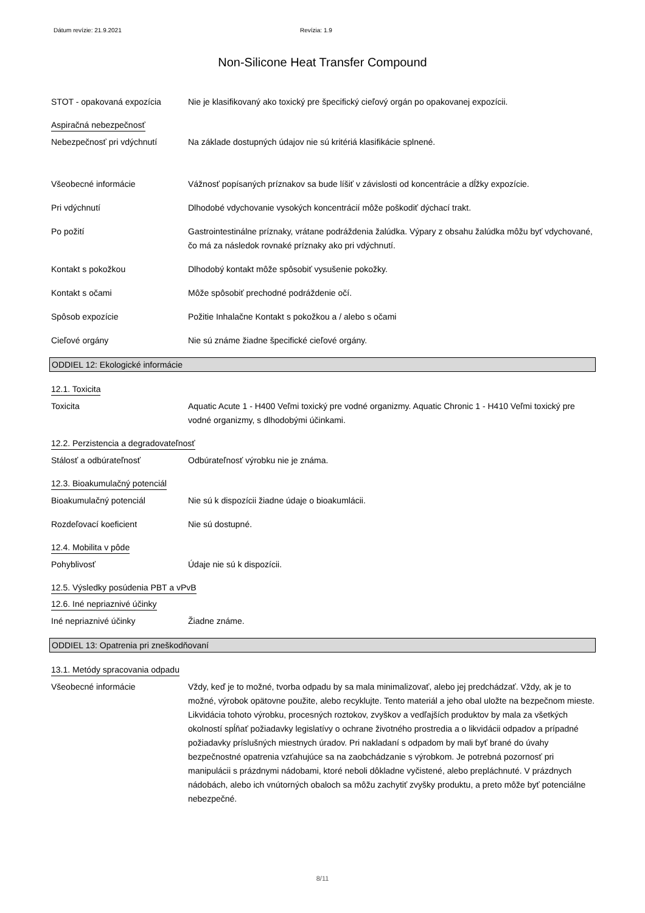Dátum revízie: 21.9.2021 Revízia: 1.9
Non-Silicone Heat Transfer Compound
STOT - opakovaná expozícia Nie je klasifikovaný ako toxický pre špecifický cieľový orgán po opakovanej expozícii.
Aspiračná nebezpečnosť
Nebezpečnosť pri vdýchnutí Na základe dostupných údajov nie sú kritériá klasifikácie splnené.
Všeobecné informácie Vážnosť popísaných príznakov sa bude líšiť v závislosti od koncentrácie a dĺžky expozície.
Pri vdýchnutí Dlhodobé vdychovanie vysokých koncentrácií môže poškodiť dýchací trakt.
Po požití Gastrointestinálne príznaky, vrátane podráždenia žalúdka. Výpary z obsahu žalúdka môžu byť vdychované, čo má za následok rovnaké príznaky ako pri vdýchnutí.
Kontakt s pokožkou Dlhodobý kontakt môže spôsobiť vysušenie pokožky.
Kontakt s očami Môže spôsobiť prechodné podráždenie očí.
Spôsob expozície Požitie Inhalačne Kontakt s pokožkou a / alebo s očami
Cieľové orgány Nie sú známe žiadne špecifické cieľové orgány.
ODDIEL 12: Ekologické informácie
12.1. Toxicita
Toxicita Aquatic Acute 1 - H400 Veľmi toxický pre vodné organizmy. Aquatic Chronic 1 - H410 Veľmi toxický pre vodné organizmy, s dlhodobými účinkami.
12.2. Perzistencia a degradovateľnosť
Stálosť a odbúrateľnosť Odbúrateľnosť výrobku nie je známa.
12.3. Bioakumulačný potenciál
Bioakumulačný potenciál Nie sú k dispozícii žiadne údaje o bioakumlácii.
Rozdeľovací koeficient Nie sú dostupné.
12.4. Mobilita v pôde
Pohyblivosť Údaje nie sú k dispozícii.
12.5. Výsledky posúdenia PBT a vPvB
12.6. Iné nepriaznivé účinky
Iné nepriaznivé účinky Žiadne známe.
ODDIEL 13: Opatrenia pri zneškodňovaní
13.1. Metódy spracovania odpadu
Všeobecné informácie Vždy, keď je to možné, tvorba odpadu by sa mala minimalizovať, alebo jej predchádzať. Vždy, ak je to možné, výrobok opätovne použite, alebo recyklujte. Tento materiál a jeho obal uložte na bezpečnom mieste. Likvidácia tohoto výrobku, procesných roztokov, zvyškov a vedľajších produktov by mala za všetkých okolností spĺňať požiadavky legislatívy o ochrane životného prostredia a o likvidácii odpadov a prípadné požiadavky príslušných miestnych úradov. Pri nakladaní s odpadom by mali byť brané do úvahy bezpečnostné opatrenia vzťahujúce sa na zaobchádzanie s výrobkom. Je potrebná pozornosť pri manipulácii s prázdnymi nádobami, ktoré neboli dôkladne vyčistené, alebo prepláchnuté. V prázdnych nádobách, alebo ich vnútorných obaloch sa môžu zachytiť zvyšky produktu, a preto môže byť potenciálne nebezpečné.
8/11